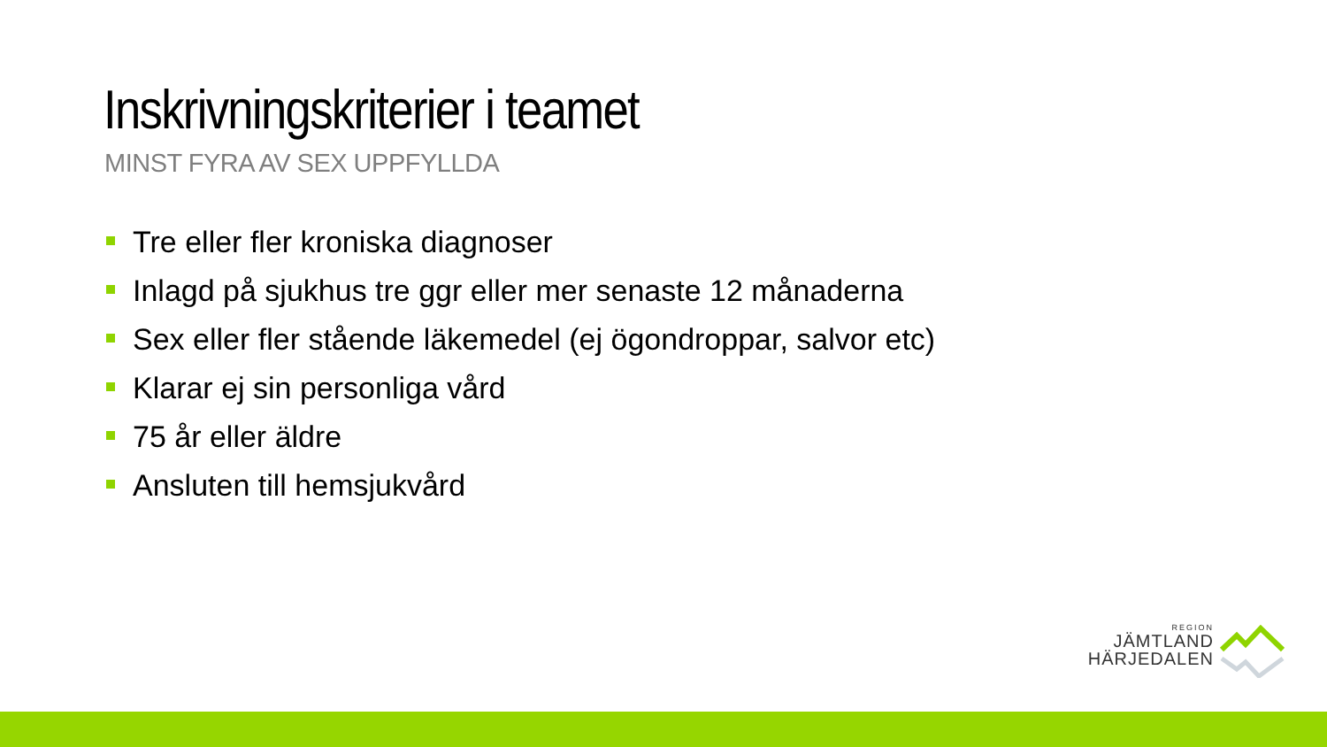Inskrivningskriterier i teamet
MINST FYRA AV SEX UPPFYLLDA
Tre eller fler kroniska diagnoser
Inlagd på sjukhus tre ggr eller mer senaste 12 månaderna
Sex eller fler stående läkemedel (ej ögondroppar, salvor etc)
Klarar ej sin personliga vård
75 år eller äldre
Ansluten till hemsjukvård
REGION
JÄMTLAND
HÄRJEDALEN